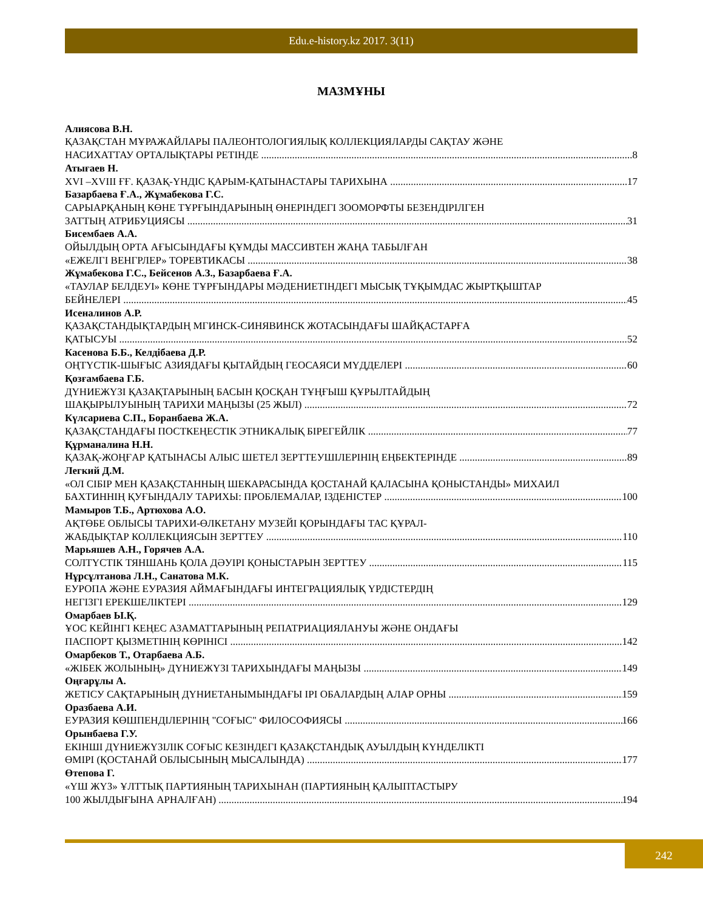Edu.e-history.kz 2017. 3(11)
МАЗМҰНЫ
Алиясова В.Н.
ҚАЗАҚСТАН МҰРАЖАЙЛАРЫ ПАЛЕОНТОЛОГИЯЛЫҚ КОЛЛЕКЦИЯЛАРДЫ САҚТАУ ЖӘНЕ
НАСИХАТТАУ ОРТАЛЫҚТАРЫ РЕТІНДЕ 8
Атығаев Н.
XVI –XVIII ҒҒ. ҚАЗАҚ-ҮНДІС ҚАРЫМ-ҚАТЫНАСТАРЫ ТАРИХЫНА 17
Базарбаева Ғ.А., Жұмабекова Г.С.
САРЫАРҚАНЫҢ КӨНЕ ТҰРҒЫНДАРЫНЫҢ ӨНЕРІНДЕГІ ЗООМОРФТЫ БЕЗЕНДІРІЛГЕН
ЗАТТЫҢ АТРИБУЦИЯСЫ 31
Бисембаев А.А.
ОЙЫЛДЫҢ ОРТА АҒЫСЫНДАҒЫ ҚҰМДЫ МАССИВТЕН ЖАҢА ТАБЫЛҒАН
«ЕЖЕЛГІ ВЕНГРЛЕР» ТОРЕВТИКАСЫ 38
Жұмабекова Г.С., Бейсенов А.З., Базарбаева Ғ.А.
«ТАУЛАР БЕЛДЕУІ» КӨНЕ ТҰРҒЫНДАРЫ МӘДЕНИЕТІНДЕГІ МЫСЫҚ ТҰҚЫМДАС ЖЫРТҚЫШТАР
БЕЙНЕЛЕРІ 45
Исеналинов А.Р.
ҚАЗАҚСТАНДЫҚТАРДЫҢ МГИНСК-СИНЯВИНСК ЖОТАСЫНДАҒЫ ШАЙҚАСТАРҒА
ҚАТЫСУЫ 52
Касенова Б.Б., Келдібаева Д.Р.
ОҢТҮСТІК-ШЫҒЫС АЗИЯДАҒЫ ҚЫТАЙДЫҢ ГЕОСАЯСИ МҮДДЕЛЕРІ 60
Қозғамбаева Г.Б.
ДҮНИЕЖҮЗІ ҚАЗАҚТАРЫНЫҢ БАСЫН ҚОСҚАН ТҰҢҒЫШ ҚҰРЫЛТАЙДЫҢ
ШАҚЫРЫЛУЫНЫҢ ТАРИХИ МАҢЫЗЫ (25 ЖЫЛ) 72
Күлсариева С.П., Боранбаева Ж.А.
ҚАЗАҚСТАНДАҒЫ ПОСТКЕҢЕСТІК ЭТНИКАЛЫҚ БІРЕГЕЙЛІК 77
Құрманалина Н.Н.
ҚАЗАҚ-ЖОҢҒАР ҚАТЫНАСЫ АЛЫС ШЕТЕЛ ЗЕРТТЕУШІЛЕРІНІҢ ЕҢБЕКТЕРІНДЕ 89
Легкий Д.М.
«ОЛ СІБІР МЕН ҚАЗАҚСТАННЫҢ ШЕКАРАСЫНДА ҚОСТАНАЙ ҚАЛАСЫНА ҚОНЫСТАНДЫ» МИХАИЛ
БАХТИННІҢ ҚУҒЫНДАЛУ ТАРИХЫ: ПРОБЛЕМАЛАР, ІЗДЕНІСТЕР 100
Мамыров Т.Б., Артюхова А.О.
АҚТӨБЕ ОБЛЫСЫ ТАРИХИ-ӨЛКЕТАНУ МУЗЕЙІ ҚОРЫНДАҒЫ ТАС ҚҰРАЛ-
ЖАБДЫҚТАР КОЛЛЕКЦИЯСЫН ЗЕРТТЕУ 110
Марьяшев А.Н., Горячев А.А.
СОЛТҮСТІК ТЯНШАНЬ ҚОЛА ДӘУІРІ ҚОНЫСТАРЫН ЗЕРТТЕУ 115
Нұрсұлтанова Л.Н., Санатова М.К.
ЕУРОПА ЖӘНЕ ЕУРАЗИЯ АЙМАҒЫНДАҒЫ ИНТЕГРАЦИЯЛЫҚ ҮРДІСТЕРДІҢ
НЕГІЗГІ ЕРЕКШЕЛІКТЕРІ 129
Омарбаев Ы.Қ.
ҰОС КЕЙІНГІ КЕҢЕС АЗАМАТТАРЫНЫҢ РЕПАТРИАЦИЯЛАНУЫ ЖӘНЕ ОНДАҒЫ
ПАСПОРТ ҚЫЗМЕТІНІҢ КӨРІНІСІ 142
Омарбеков Т., Отарбаева А.Б.
«ЖІБЕК ЖОЛЫНЫҢ» ДҮНИЕЖҮЗІ ТАРИХЫНДАҒЫ МАҢЫЗЫ 149
Оңғарұлы А.
ЖЕТІСУ САҚТАРЫНЫҢ ДҮНИЕТАНЫМЫНДАҒЫ ІРІ ОБАЛАРДЫҢ АЛАР ОРНЫ 159
Оразбаева А.И.
ЕУРАЗИЯ КӨШПЕНДІЛЕРІНІҢ "СОҒЫС" ФИЛОСОФИЯСЫ 166
Орынбаева Г.У.
ЕКІНШІ ДҮНИЕЖҮЗІЛІК СОҒЫС КЕЗІНДЕГІ ҚАЗАҚСТАНДЫҚ АУЫЛДЫҢ КҮНДЕЛІКТІ
ӨМІРІ (ҚОСТАНАЙ ОБЛЫСЫНЫҢ МЫСАЛЫНДА) 177
Өтепова Г.
«ҮШ ЖҮЗ» ҰЛТТЫҚ ПАРТИЯНЫҢ ТАРИХЫНАН (ПАРТИЯНЫҢ ҚАЛЫПТАСТЫРУ
100 ЖЫЛДЫҒЫНА АРНАЛҒАН) 194
242